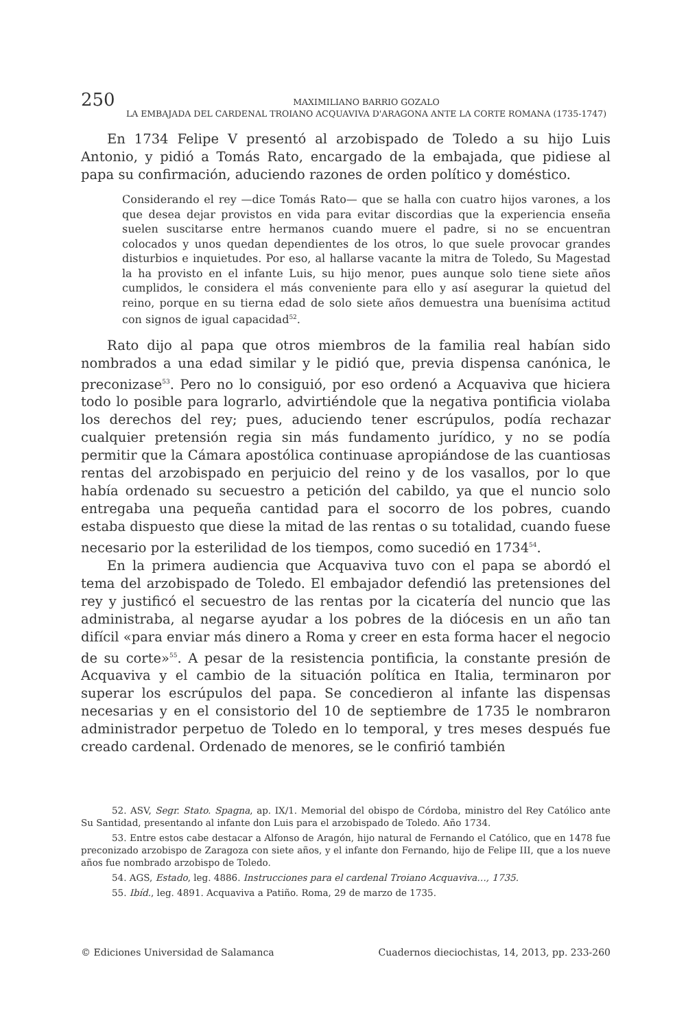250
MAXIMILIANO BARRIO GOZALO
LA EMBAJADA DEL CARDENAL TROIANO ACQUAVIVA D'ARAGONA ANTE LA CORTE ROMANA (1735-1747)
En 1734 Felipe V presentó al arzobispado de Toledo a su hijo Luis Antonio, y pidió a Tomás Rato, encargado de la embajada, que pidiese al papa su confirmación, aduciendo razones de orden político y doméstico.
Considerando el rey —dice Tomás Rato— que se halla con cuatro hijos varones, a los que desea dejar provistos en vida para evitar discordias que la experiencia enseña suelen suscitarse entre hermanos cuando muere el padre, si no se encuentran colocados y unos quedan dependientes de los otros, lo que suele provocar grandes disturbios e inquietudes. Por eso, al hallarse vacante la mitra de Toledo, Su Magestad la ha provisto en el infante Luis, su hijo menor, pues aunque solo tiene siete años cumplidos, le considera el más conveniente para ello y así asegurar la quietud del reino, porque en su tierna edad de solo siete años demuestra una buenísima actitud con signos de igual capacidad<sup>52</sup>.
Rato dijo al papa que otros miembros de la familia real habían sido nombrados a una edad similar y le pidió que, previa dispensa canónica, le preconizase<sup>53</sup>. Pero no lo consiguió, por eso ordenó a Acquaviva que hiciera todo lo posible para lograrlo, advirtiéndole que la negativa pontificia violaba los derechos del rey; pues, aduciendo tener escrúpulos, podía rechazar cualquier pretensión regia sin más fundamento jurídico, y no se podía permitir que la Cámara apostólica continuase apropiándose de las cuantiosas rentas del arzobispado en perjuicio del reino y de los vasallos, por lo que había ordenado su secuestro a petición del cabildo, ya que el nuncio solo entregaba una pequeña cantidad para el socorro de los pobres, cuando estaba dispuesto que diese la mitad de las rentas o su totalidad, cuando fuese necesario por la esterilidad de los tiempos, como sucedió en 1734<sup>54</sup>.
En la primera audiencia que Acquaviva tuvo con el papa se abordó el tema del arzobispado de Toledo. El embajador defendió las pretensiones del rey y justificó el secuestro de las rentas por la cicatería del nuncio que las administraba, al negarse ayudar a los pobres de la diócesis en un año tan difícil «para enviar más dinero a Roma y creer en esta forma hacer el negocio de su corte»<sup>55</sup>. A pesar de la resistencia pontificia, la constante presión de Acquaviva y el cambio de la situación política en Italia, terminaron por superar los escrúpulos del papa. Se concedieron al infante las dispensas necesarias y en el consistorio del 10 de septiembre de 1735 le nombraron administrador perpetuo de Toledo en lo temporal, y tres meses después fue creado cardenal. Ordenado de menores, se le confirió también
52. ASV, Segr. Stato. Spagna, ap. IX/1. Memorial del obispo de Córdoba, ministro del Rey Católico ante Su Santidad, presentando al infante don Luis para el arzobispado de Toledo. Año 1734.
53. Entre estos cabe destacar a Alfonso de Aragón, hijo natural de Fernando el Católico, que en 1478 fue preconizado arzobispo de Zaragoza con siete años, y el infante don Fernando, hijo de Felipe III, que a los nueve años fue nombrado arzobispo de Toledo.
54. AGS, Estado, leg. 4886. Instrucciones para el cardenal Troiano Acquaviva…, 1735.
55. Ibíd., leg. 4891. Acquaviva a Patiño. Roma, 29 de marzo de 1735.
© Ediciones Universidad de Salamanca Cuadernos dieciochistas, 14, 2013, pp. 233-260